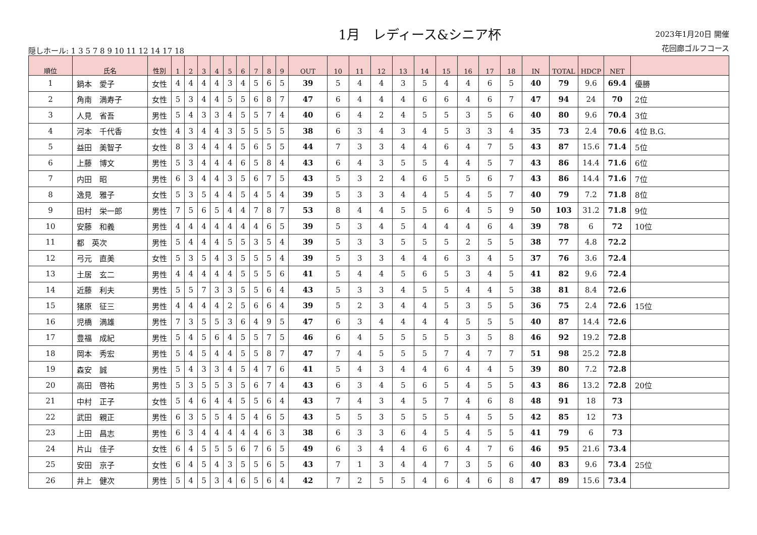隠しホール: 1 3 5 7 8 9 10 11 12 14 17 18
1月　レディース&シニア杯
2023年1月20日 開催
花回廊ゴルフコース
| 順位 | 氏名 | 性別 | 1 | 2 | 3 | 4 | 5 | 6 | 7 | 8 | 9 | OUT | 10 | 11 | 12 | 13 | 14 | 15 | 16 | 17 | 18 | IN | TOTAL | HDCP | NET | |
| --- | --- | --- | --- | --- | --- | --- | --- | --- | --- | --- | --- | --- | --- | --- | --- | --- | --- | --- | --- | --- | --- | --- | --- | --- | --- | --- |
| 1 | 鍋本 愛子 | 女性 | 4 | 4 | 4 | 4 | 3 | 4 | 5 | 6 | 5 | 39 | 5 | 4 | 4 | 3 | 5 | 4 | 4 | 6 | 5 | 40 | 79 | 9.6 | 69.4 | 優勝 |
| 2 | 角南 満寿子 | 女性 | 5 | 3 | 4 | 4 | 5 | 5 | 6 | 8 | 7 | 47 | 6 | 4 | 4 | 4 | 6 | 6 | 4 | 6 | 7 | 47 | 94 | 24 | 70 | 2位 |
| 3 | 人見 省吾 | 男性 | 5 | 4 | 3 | 3 | 4 | 5 | 5 | 7 | 4 | 40 | 6 | 4 | 2 | 4 | 5 | 5 | 3 | 5 | 6 | 40 | 80 | 9.6 | 70.4 | 3位 |
| 4 | 河本 千代香 | 女性 | 4 | 3 | 4 | 4 | 3 | 5 | 5 | 5 | 5 | 38 | 6 | 3 | 4 | 3 | 4 | 5 | 3 | 3 | 4 | 35 | 73 | 2.4 | 70.6 | 4位 B.G. |
| 5 | 益田 美智子 | 女性 | 8 | 3 | 4 | 4 | 4 | 5 | 6 | 5 | 5 | 44 | 7 | 3 | 3 | 4 | 4 | 6 | 4 | 7 | 5 | 43 | 87 | 15.6 | 71.4 | 5位 |
| 6 | 上藤 博文 | 男性 | 5 | 3 | 4 | 4 | 4 | 6 | 5 | 8 | 4 | 43 | 6 | 4 | 3 | 5 | 5 | 4 | 4 | 5 | 7 | 43 | 86 | 14.4 | 71.6 | 6位 |
| 7 | 内田 昭 | 男性 | 6 | 3 | 4 | 4 | 3 | 5 | 6 | 7 | 5 | 43 | 5 | 3 | 2 | 4 | 6 | 5 | 5 | 6 | 7 | 43 | 86 | 14.4 | 71.6 | 7位 |
| 8 | 逸見 雅子 | 女性 | 5 | 3 | 5 | 4 | 4 | 5 | 4 | 5 | 4 | 39 | 5 | 3 | 3 | 4 | 4 | 5 | 4 | 5 | 7 | 40 | 79 | 7.2 | 71.8 | 8位 |
| 9 | 田村 栄一郎 | 男性 | 7 | 5 | 6 | 5 | 4 | 4 | 7 | 8 | 7 | 53 | 8 | 4 | 4 | 5 | 5 | 6 | 4 | 5 | 9 | 50 | 103 | 31.2 | 71.8 | 9位 |
| 10 | 安藤 和義 | 男性 | 4 | 4 | 4 | 4 | 4 | 4 | 4 | 6 | 5 | 39 | 5 | 3 | 4 | 5 | 4 | 4 | 4 | 6 | 4 | 39 | 78 | 6 | 72 | 10位 |
| 11 | 都 英次 | 男性 | 5 | 4 | 4 | 4 | 5 | 5 | 3 | 5 | 4 | 39 | 5 | 3 | 3 | 5 | 5 | 5 | 2 | 5 | 5 | 38 | 77 | 4.8 | 72.2 | |
| 12 | 弓元 直美 | 女性 | 5 | 3 | 5 | 4 | 3 | 5 | 5 | 5 | 4 | 39 | 5 | 3 | 3 | 4 | 4 | 6 | 3 | 4 | 5 | 37 | 76 | 3.6 | 72.4 | |
| 13 | 土居 玄二 | 男性 | 4 | 4 | 4 | 4 | 4 | 5 | 5 | 5 | 6 | 41 | 5 | 4 | 4 | 5 | 6 | 5 | 3 | 4 | 5 | 41 | 82 | 9.6 | 72.4 | |
| 14 | 近藤 利夫 | 男性 | 5 | 5 | 7 | 3 | 3 | 5 | 5 | 6 | 4 | 43 | 5 | 3 | 3 | 4 | 5 | 5 | 4 | 4 | 5 | 38 | 81 | 8.4 | 72.6 | |
| 15 | 猪原 征三 | 男性 | 4 | 4 | 4 | 4 | 2 | 5 | 6 | 6 | 4 | 39 | 5 | 2 | 3 | 4 | 4 | 5 | 3 | 5 | 5 | 36 | 75 | 2.4 | 72.6 | 15位 |
| 16 | 児橋 満雄 | 男性 | 7 | 3 | 5 | 5 | 3 | 6 | 4 | 9 | 5 | 47 | 6 | 3 | 4 | 4 | 4 | 4 | 5 | 5 | 5 | 40 | 87 | 14.4 | 72.6 | |
| 17 | 豊福 成紀 | 男性 | 5 | 4 | 5 | 6 | 4 | 5 | 5 | 7 | 5 | 46 | 6 | 4 | 5 | 5 | 5 | 5 | 3 | 5 | 8 | 46 | 92 | 19.2 | 72.8 | |
| 18 | 岡本 秀宏 | 男性 | 5 | 4 | 5 | 4 | 4 | 5 | 5 | 8 | 7 | 47 | 7 | 4 | 5 | 5 | 5 | 7 | 4 | 7 | 7 | 51 | 98 | 25.2 | 72.8 | |
| 19 | 森安 誠 | 男性 | 5 | 4 | 3 | 3 | 4 | 5 | 4 | 7 | 6 | 41 | 5 | 4 | 3 | 4 | 4 | 6 | 4 | 4 | 5 | 39 | 80 | 7.2 | 72.8 | |
| 20 | 高田 啓祐 | 男性 | 5 | 3 | 5 | 5 | 3 | 5 | 6 | 7 | 4 | 43 | 6 | 3 | 4 | 5 | 6 | 5 | 4 | 5 | 5 | 43 | 86 | 13.2 | 72.8 | 20位 |
| 21 | 中村 正子 | 女性 | 5 | 4 | 6 | 4 | 4 | 5 | 5 | 6 | 4 | 43 | 7 | 4 | 3 | 4 | 5 | 7 | 4 | 6 | 8 | 48 | 91 | 18 | 73 | |
| 22 | 武田 親正 | 男性 | 6 | 3 | 5 | 5 | 4 | 5 | 4 | 6 | 5 | 43 | 5 | 5 | 3 | 5 | 5 | 5 | 4 | 5 | 5 | 42 | 85 | 12 | 73 | |
| 23 | 上田 昌志 | 男性 | 6 | 3 | 4 | 4 | 4 | 4 | 4 | 6 | 3 | 38 | 6 | 3 | 3 | 6 | 4 | 5 | 4 | 5 | 5 | 41 | 79 | 6 | 73 | |
| 24 | 片山 佳子 | 女性 | 6 | 4 | 5 | 5 | 5 | 6 | 7 | 6 | 5 | 49 | 6 | 3 | 4 | 4 | 6 | 6 | 4 | 7 | 6 | 46 | 95 | 21.6 | 73.4 | |
| 25 | 安田 京子 | 女性 | 6 | 4 | 5 | 4 | 3 | 5 | 5 | 6 | 5 | 43 | 7 | 1 | 3 | 4 | 4 | 7 | 3 | 5 | 6 | 40 | 83 | 9.6 | 73.4 | 25位 |
| 26 | 井上 健次 | 男性 | 5 | 4 | 5 | 3 | 4 | 6 | 5 | 6 | 4 | 42 | 7 | 2 | 5 | 5 | 4 | 6 | 4 | 6 | 8 | 47 | 89 | 15.6 | 73.4 | |